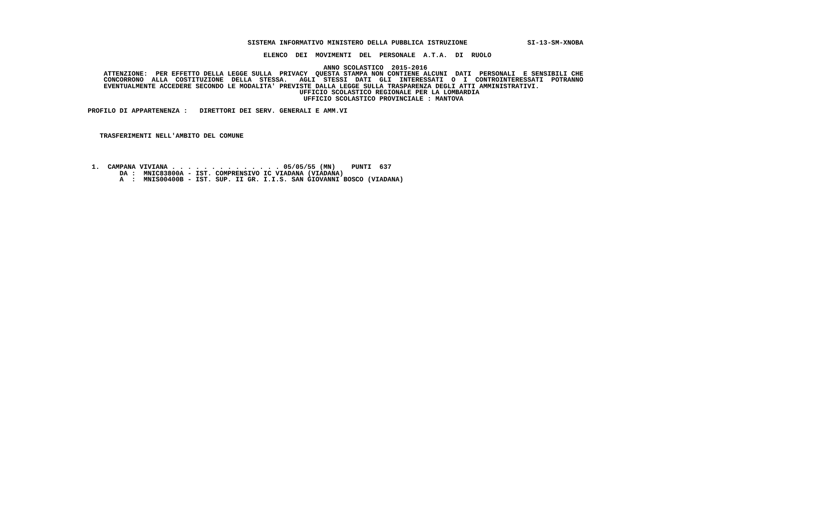SISTEMA INFORMATIVO MINISTERO DELLA PUBBLICA ISTRUZIONE               SI-13-SM-XNOBA

                                            ELENCO  DEI  MOVIMENTI  DEL  PERSONALE  A.T.A.  DI  RUOLO

                                                           ANNO SCOLASTICO  2015-2016
    ATTENZIONE:  PER EFFETTO DELLA LEGGE SULLA  PRIVACY  QUESTA STAMPA NON CONTIENE ALCUNI  DATI  PERSONALI  E SENSIBILI CHE
    CONCORRONO  ALLA  COSTITUZIONE  DELLA  STESSA.   AGLI  STESSI  DATI  GLI  INTERESSATI  O  I  CONTROINTERESSATI  POTRANNO
    EVENTUALMENTE ACCEDERE SECONDO LE MODALITA' PREVISTE DALLA LEGGE SULLA TRASPARENZA DEGLI ATTI AMMINISTRATIVI.
                                                     UFFICIO SCOLASTICO REGIONALE PER LA LOMBARDIA
                                                      UFFICIO SCOLASTICO PROVINCIALE : MANTOVA

PROFILO DI APPARTENENZA :   DIRETTORI DEI SERV. GENERALI E AMM.VI



   TRASFERIMENTI NELL'AMBITO DEL COMUNE




 1.  CAMPANA VIVIANA . . . . . . . . . . . . . . 05/05/55 (MN)    PUNTI  637
        DA :  MNIC83800A - IST. COMPRENSIVO IC VIADANA (VIADANA)
        A  :  MNIS00400B - IST. SUP. II GR. I.I.S. SAN GIOVANNI BOSCO (VIADANA)